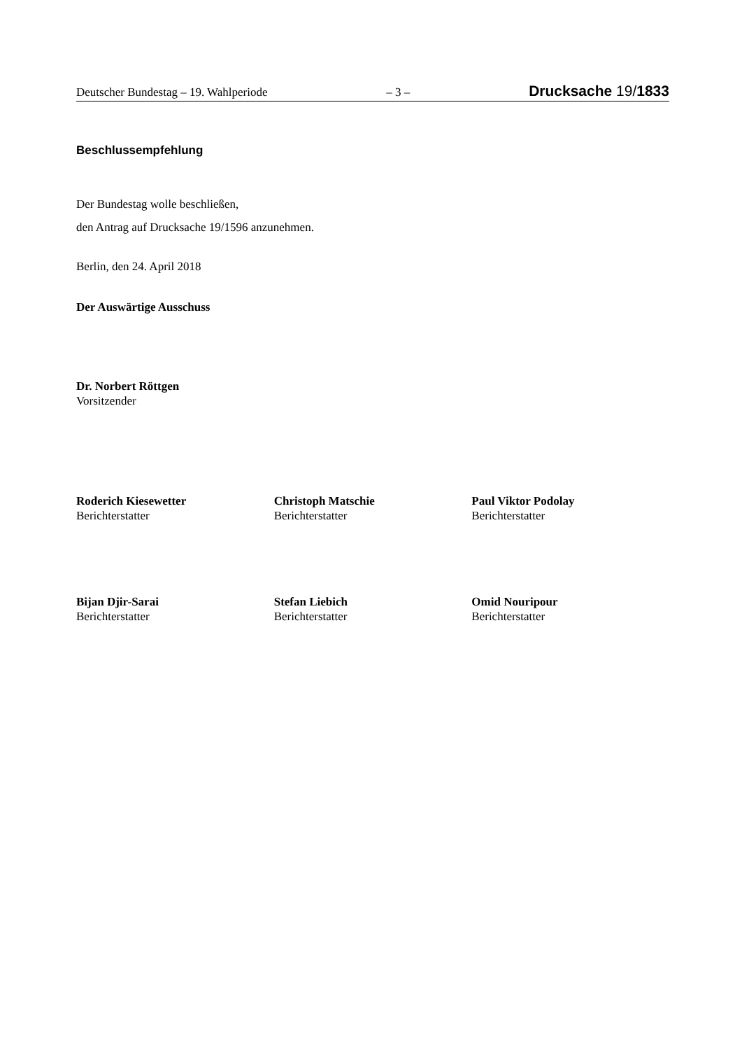Deutscher Bundestag – 19. Wahlperiode – 3 – Drucksache 19/1833
Beschlussempfehlung
Der Bundestag wolle beschließen,
den Antrag auf Drucksache 19/1596 anzunehmen.
Berlin, den 24. April 2018
Der Auswärtige Ausschuss
Dr. Norbert Röttgen
Vorsitzender
Roderich Kiesewetter
Berichterstatter
Christoph Matschie
Berichterstatter
Paul Viktor Podolay
Berichterstatter
Bijan Djir-Sarai
Berichterstatter
Stefan Liebich
Berichterstatter
Omid Nouripour
Berichterstatter